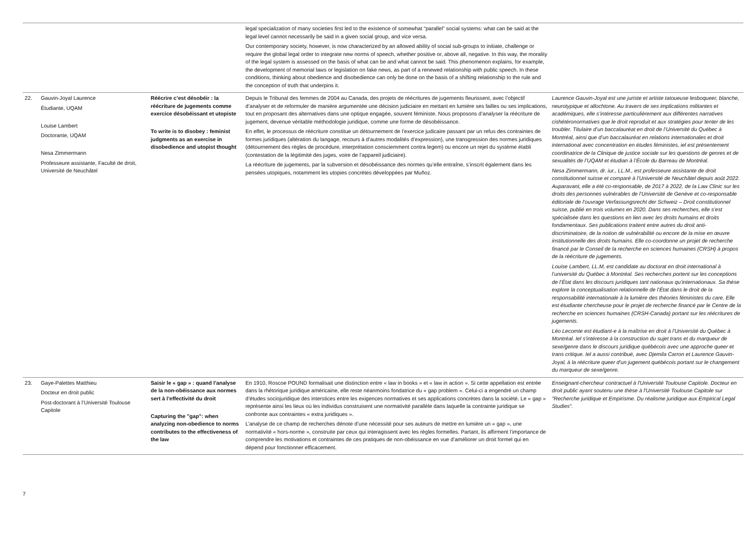| | | | legal specialization of many societies first led to the existence of somewhat “parallel” social systems: what can be said at the legal level cannot necessarily be said in a given social group, and vice versa. Our contemporary society, however, is now characterized by an allowed ability of social sub-groups to initiate, challenge or require the global legal order to integrate new norms of speech, whether positive or, above all, negative. In this way, the morality of the legal system is assessed on the basis of what can be and what cannot be said. This phenomenon explains, for example, the development of memorial laws or legislation on fake news, as part of a renewed relationship with public speech. In these conditions, thinking about obedience and disobedience can only be done on the basis of a shifting relationship to the rule and the conception of truth that underpins it. | |
| 22. | Gauvin-Joyal Laurence Étudiante, UQAM Louise Lambert Doctorante, UQAM Nesa Zimmermann Professeure assistante, Faculté de droit, Université de Neuchâtel | Réécrire c’est désobéir : la réécriture de jugements comme exercice désobéissant et utopiste To write is to disobey : feminist judgments as an exercise in disobedience and utopist thought | Depuis le Tribunal des femmes de 2004 au Canada, des projets de réécritures de jugements fleurissent, avec l’objectif d’analyser et de reformuler de manière argumentée une décision judiciaire en mettant en lumière ses failles ou ses implications, tout en proposant des alternatives dans une optique engagée, souvent féministe. Nous proposons d’analyser la réécriture de jugement, devenue véritable méthodologie juridique, comme une forme de désobéissance. En effet, le processus de réécriture constitue un détournement de l’exercice judicaire passant par un refus des contraintes de formes juridiques (altération du langage, recours à d’autres modalités d’expression), une transgression des normes juridiques (détournement des règles de procédure, interprétation consciemment contra legem) ou encore un rejet du système établi (contestation de la légitimité des juges, voire de l’appareil judiciaire). La réécriture de jugements, par la subversion et désobéissance des normes qu’elle entraîne, s’inscrit également dans les pensées utopiques, notamment les utopies concrètes développées par Muñoz. | Laurence Gauvin-Joyal est une juriste et artiste tatoueuse lesboqueer, blanche, neurotypique et allochtone. Au travers de ses implications militantes et académiques, elle s’intéresse particulièrement aux différentes narratives cishétéronormatives que le droit reproduit et aux stratégies pour tenter de les troubler. Titulaire d’un baccalauréat en droit de l’Université du Québec à Montréal, ainsi que d’un baccalauréat en relations internationales et droit international avec concentration en études féministes, iel est présentement coordinatrice de la Clinique de justice sociale sur les questions de genres et de sexualités de l’UQAM et étudian à l’École du Barreau de Montréal. Nesa Zimmermann, dr. iur., LL.M., est professeure assistante de droit constitutionnel suisse et comparé à l’Université de Neuchâtel depuis août 2022. Auparavant, elle a été co-responsable, de 2017 à 2022, de la Law Clinic sur les droits des personnes vulnérables de l’Université de Genève et co-responsable éditoriale de l’ouvrage Verfassungsrecht der Schweiz – Droit constitutionnel suisse, publié en trois volumes en 2020. Dans ses recherches, elle s’est spécialisée dans les questions en lien avec les droits humains et droits fondamentaux. Ses publications traitent entre autres du droit anti-discriminatoire, de la notion de vulnérabilité ou encore de la mise en œuvre institutionnelle des droits humains. Elle co-coordonne un projet de recherche financé par le Conseil de la recherche en sciences humaines (CRSH) à propos de la réécriture de jugements. Louise Lambert, LL.M, est candidate au doctorat en droit international à l’université du Québec à Montréal. Ses recherches portent sur les conceptions de l’État dans les discours juridiques tant nationaux qu’internationaux. Sa thèse explore la conceptualisation relationnelle de l’État dans le droit de la responsabilité internationale à la lumière des théories féministes du care. Elle est étudiante chercheuse pour le projet de recherche financé par le Centre de la recherche en sciences humaines (CRSH-Canada) portant sur les réécritures de jugements. Léo Lecomte est étudiant-e à la maîtrise en droit à l'Université du Québec à Montréal. Iel s'intéresse à la construction du sujet trans et du marqueur de sexe/genre dans le discours juridique québécois avec une approche queer et trans critique. Iel a aussi contribué, avec Djemila Carron et Laurence Gauvin-Joyal, à la réécriture queer d'un jugement québécois portant sur le changement du marqueur de sexe/genre. |
| 23. | Gaye-Palettes Matthieu Docteur en droit public Post-doctorant à l’Université Toulouse Capitole | Saisir le « gap » : quand l’analyse de la non-obéissance aux normes sert à l’effectivité du droit Capturing the "gap": when analyzing non-obedience to norms contributes to the effectiveness of the law | En 1910, Roscoe POUND formalisait une distinction entre « law in books » et « law in action ». Si cette appellation est entrée dans la rhétorique juridique américaine, elle reste néanmoins fondatrice du « gap problem ». Celui-ci a engendré un champ d’études sociojuridique des interstices entre les exigences normatives et ses applications concrètes dans la société. Le « gap » représente ainsi les lieux où les individus construisent une normativité parallèle dans laquelle la contrainte juridique se confronte aux contraintes « extra juridiques ». L’analyse de ce champ de recherches dénote d’une nécessité pour ses auteurs de mettre en lumière un « gap », une normativité « hors-norme », construite par ceux qui interagissent avec les règles formelles. Partant, ils affirment l’importance de comprendre les motivations et contraintes de ces pratiques de non-obéissance en vue d’améliorer un droit formel qui en dépend pour fonctionner efficacement. | Enseignant-chercheur contractuel à l'Université Toulouse Capitole. Docteur en droit public ayant soutenu une thèse à l'Université Toulouse Capitole sur "Recherche juridique et Empirisme. Du réalisme juridique aux Empirical Legal Studies". |
7